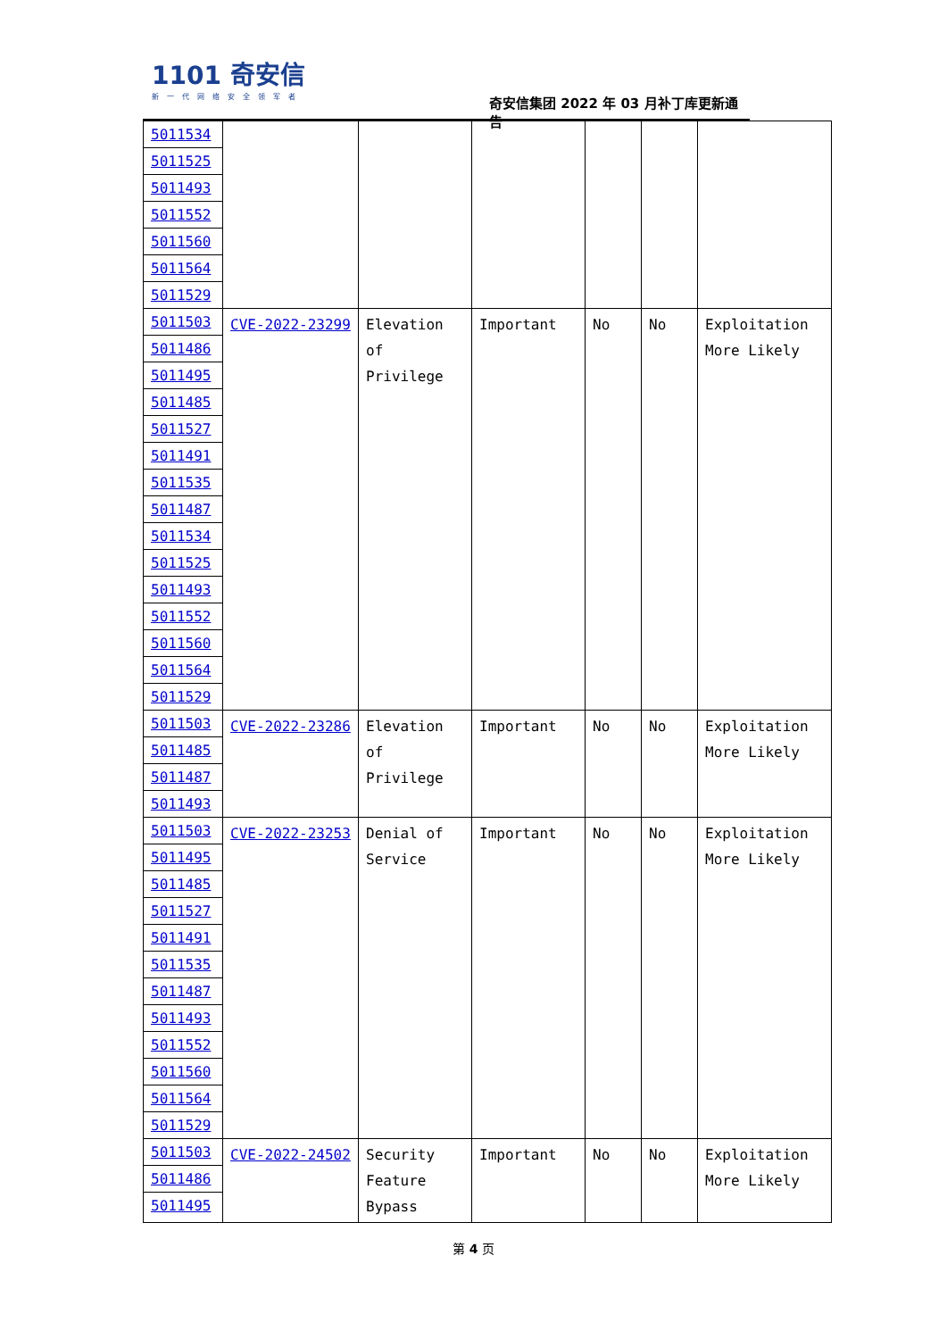1101 奇安信
新一代网络安全领军者
奇安信集团 2022 年 03 月补丁库更新通告
| 5011534 5011525 5011493 5011552 5011560 5011564 5011529 | | | | | | |
| 5011503 5011486 5011495 5011485 5011527 5011491 5011535 5011487 5011534 5011525 5011493 5011552 5011560 5011564 5011529 | CVE-2022-23299 | Elevation of Privilege | Important | No | No | Exploitation More Likely |
| 5011503 5011485 5011487 5011493 | CVE-2022-23286 | Elevation of Privilege | Important | No | No | Exploitation More Likely |
| 5011503 5011495 5011485 5011527 5011491 5011535 5011487 5011493 5011552 5011560 5011564 5011529 | CVE-2022-23253 | Denial of Service | Important | No | No | Exploitation More Likely |
| 5011503 5011486 5011495 | CVE-2022-24502 | Security Feature Bypass | Important | No | No | Exploitation More Likely |
第 4 页